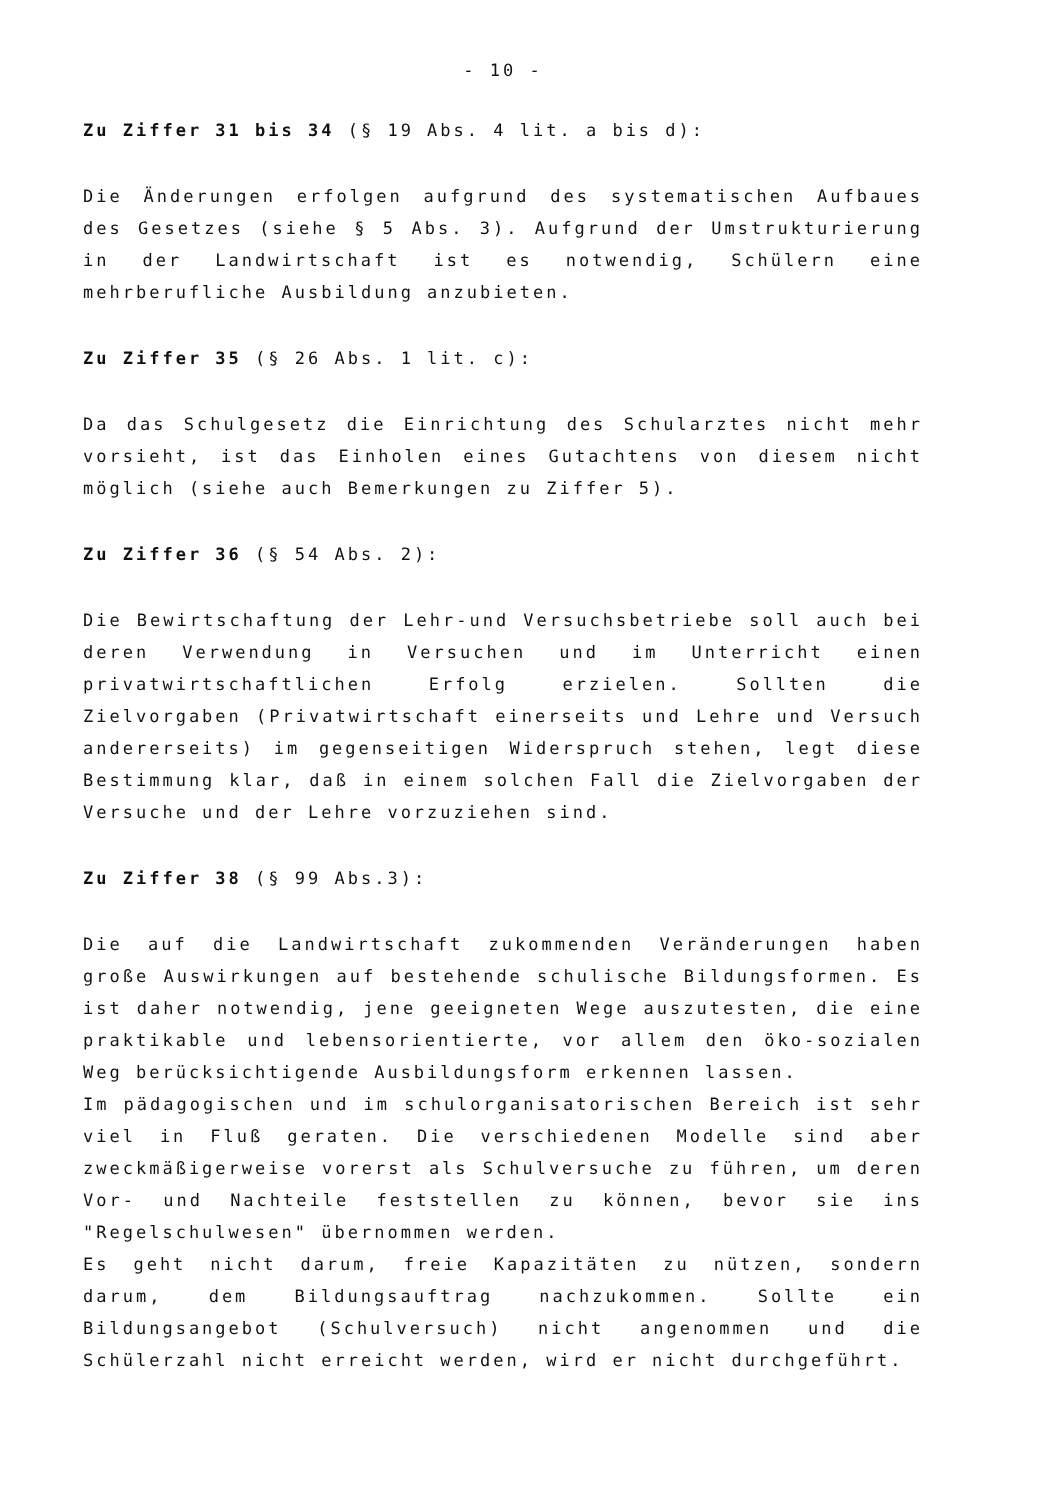- 10 -
Zu Ziffer 31 bis 34 (§ 19 Abs. 4 lit. a bis d):
Die Änderungen erfolgen aufgrund des systematischen Aufbaues des Gesetzes (siehe § 5 Abs. 3). Aufgrund der Umstrukturierung in der Landwirtschaft ist es notwendig, Schülern eine mehrberufliche Ausbildung anzubieten.
Zu Ziffer 35 (§ 26 Abs. 1 lit. c):
Da das Schulgesetz die Einrichtung des Schularztes nicht mehr vorsieht, ist das Einholen eines Gutachtens von diesem nicht möglich (siehe auch Bemerkungen zu Ziffer 5).
Zu Ziffer 36 (§ 54 Abs. 2):
Die Bewirtschaftung der Lehr-und Versuchsbetriebe soll auch bei deren Verwendung in Versuchen und im Unterricht einen privatwirtschaftlichen Erfolg erzielen. Sollten die Zielvorgaben (Privatwirtschaft einerseits und Lehre und Versuch andererseits) im gegenseitigen Widerspruch stehen, legt diese Bestimmung klar, daß in einem solchen Fall die Zielvorgaben der Versuche und der Lehre vorzuziehen sind.
Zu Ziffer 38 (§ 99 Abs.3):
Die auf die Landwirtschaft zukommenden Veränderungen haben große Auswirkungen auf bestehende schulische Bildungsformen. Es ist daher notwendig, jene geeigneten Wege auszutesten, die eine praktikable und lebensorientierte, vor allem den öko-sozialen Weg berücksichtigende Ausbildungsform erkennen lassen.
Im pädagogischen und im schulorganisatorischen Bereich ist sehr viel in Fluß geraten. Die verschiedenen Modelle sind aber zweckmäßigerweise vorerst als Schulversuche zu führen, um deren Vor- und Nachteile feststellen zu können, bevor sie ins "Regelschulwesen" übernommen werden.
Es geht nicht darum, freie Kapazitäten zu nützen, sondern darum, dem Bildungsauftrag nachzukommen. Sollte ein Bildungsangebot (Schulversuch) nicht angenommen und die Schülerzahl nicht erreicht werden, wird er nicht durchgeführt.